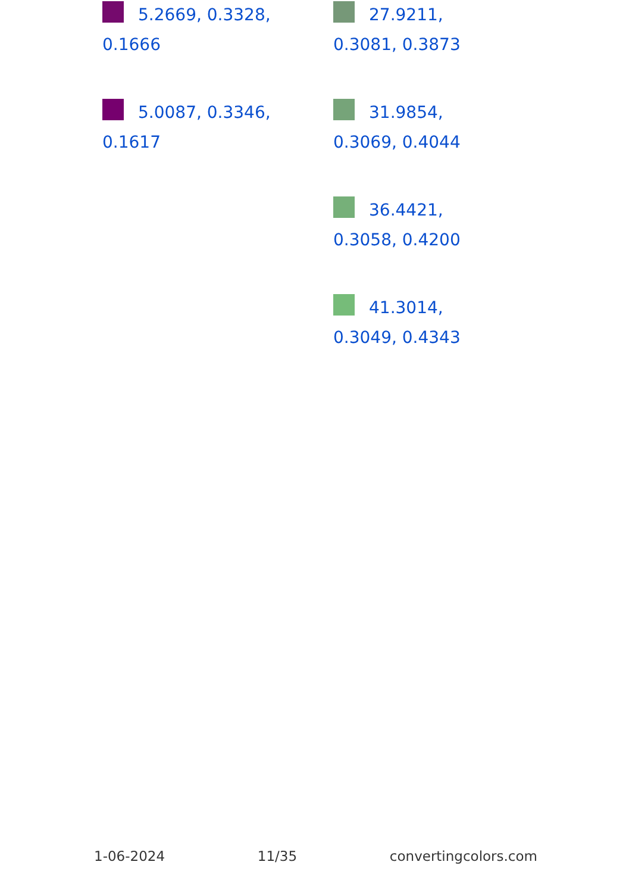5.2669, 0.3328, 0.1666
5.0087, 0.3346, 0.1617
27.9211, 0.3081, 0.3873
31.9854, 0.3069, 0.4044
36.4421, 0.3058, 0.4200
41.3014, 0.3049, 0.4343
1-06-2024 11/35 convertingcolors.com